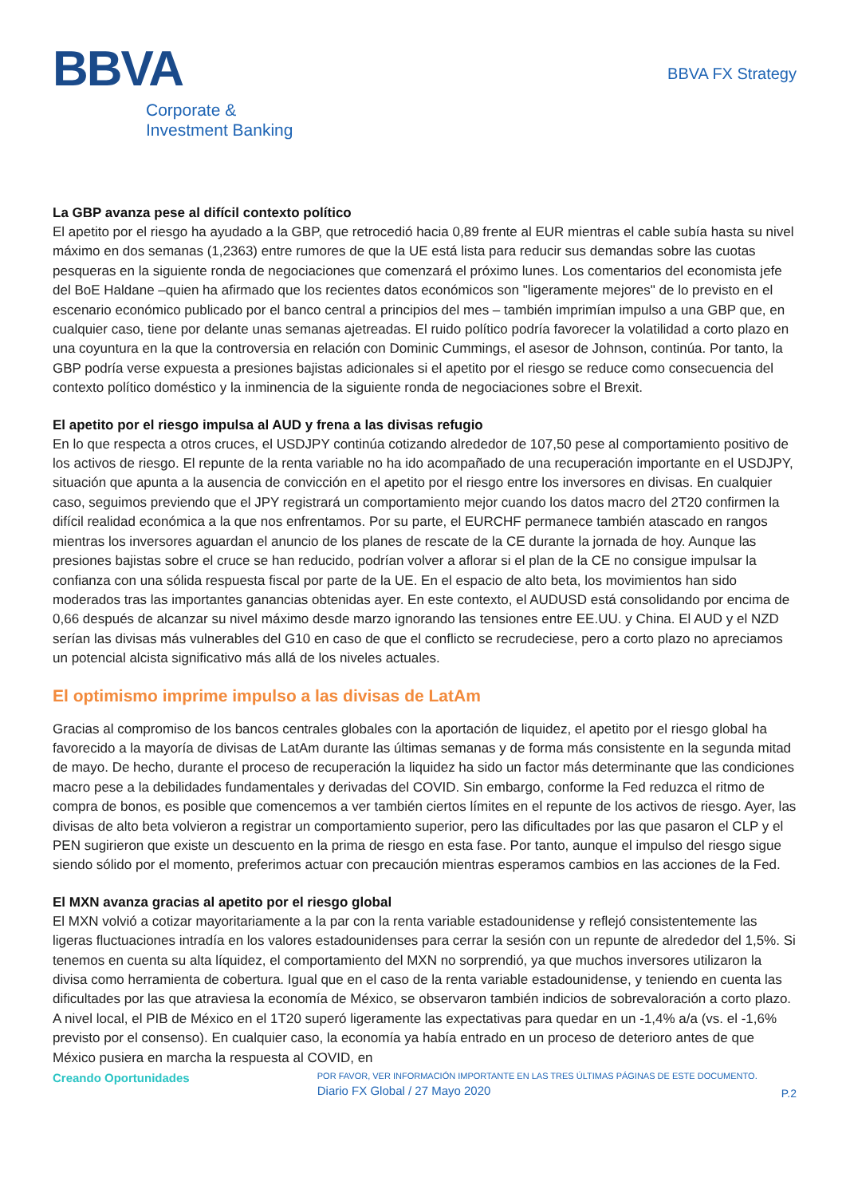BBVA
Corporate &
Investment Banking
BBVA FX Strategy
La GBP avanza pese al difícil contexto político
El apetito por el riesgo ha ayudado a la GBP, que retrocedió hacia 0,89 frente al EUR mientras el cable subía hasta su nivel máximo en dos semanas (1,2363) entre rumores de que la UE está lista para reducir sus demandas sobre las cuotas pesqueras en la siguiente ronda de negociaciones que comenzará el próximo lunes. Los comentarios del economista jefe del BoE Haldane –quien ha afirmado que los recientes datos económicos son "ligeramente mejores" de lo previsto en el escenario económico publicado por el banco central a principios del mes – también imprimían impulso a una GBP que, en cualquier caso, tiene por delante unas semanas ajetreadas. El ruido político podría favorecer la volatilidad a corto plazo en una coyuntura en la que la controversia en relación con Dominic Cummings, el asesor de Johnson, continúa. Por tanto, la GBP podría verse expuesta a presiones bajistas adicionales si el apetito por el riesgo se reduce como consecuencia del contexto político doméstico y la inminencia de la siguiente ronda de negociaciones sobre el Brexit.
El apetito por el riesgo impulsa al AUD y frena a las divisas refugio
En lo que respecta a otros cruces, el USDJPY continúa cotizando alrededor de 107,50 pese al comportamiento positivo de los activos de riesgo. El repunte de la renta variable no ha ido acompañado de una recuperación importante en el USDJPY, situación que apunta a la ausencia de convicción en el apetito por el riesgo entre los inversores en divisas. En cualquier caso, seguimos previendo que el JPY registrará un comportamiento mejor cuando los datos macro del 2T20 confirmen la difícil realidad económica a la que nos enfrentamos. Por su parte, el EURCHF permanece también atascado en rangos mientras los inversores aguardan el anuncio de los planes de rescate de la CE durante la jornada de hoy. Aunque las presiones bajistas sobre el cruce se han reducido, podrían volver a aflorar si el plan de la CE no consigue impulsar la confianza con una sólida respuesta fiscal por parte de la UE. En el espacio de alto beta, los movimientos han sido moderados tras las importantes ganancias obtenidas ayer. En este contexto, el AUDUSD está consolidando por encima de 0,66 después de alcanzar su nivel máximo desde marzo ignorando las tensiones entre EE.UU. y China. El AUD y el NZD serían las divisas más vulnerables del G10 en caso de que el conflicto se recrudeciese, pero a corto plazo no apreciamos un potencial alcista significativo más allá de los niveles actuales.
El optimismo imprime impulso a las divisas de LatAm
Gracias al compromiso de los bancos centrales globales con la aportación de liquidez, el apetito por el riesgo global ha favorecido a la mayoría de divisas de LatAm durante las últimas semanas y de forma más consistente en la segunda mitad de mayo. De hecho, durante el proceso de recuperación la liquidez ha sido un factor más determinante que las condiciones macro pese a la debilidades fundamentales y derivadas del COVID. Sin embargo, conforme la Fed reduzca el ritmo de compra de bonos, es posible que comencemos a ver también ciertos límites en el repunte de los activos de riesgo. Ayer, las divisas de alto beta volvieron a registrar un comportamiento superior, pero las dificultades por las que pasaron el CLP y el PEN sugirieron que existe un descuento en la prima de riesgo en esta fase. Por tanto, aunque el impulso del riesgo sigue siendo sólido por el momento, preferimos actuar con precaución mientras esperamos cambios en las acciones de la Fed.
El MXN avanza gracias al apetito por el riesgo global
El MXN volvió a cotizar mayoritariamente a la par con la renta variable estadounidense y reflejó consistentemente las ligeras fluctuaciones intradía en los valores estadounidenses para cerrar la sesión con un repunte de alrededor del 1,5%. Si tenemos en cuenta su alta líquidez, el comportamiento del MXN no sorprendió, ya que muchos inversores utilizaron la divisa como herramienta de cobertura. Igual que en el caso de la renta variable estadounidense, y teniendo en cuenta las dificultades por las que atraviesa la economía de México, se observaron también indicios de sobrevaloración a corto plazo. A nivel local, el PIB de México en el 1T20 superó ligeramente las expectativas para quedar en un -1,4% a/a (vs. el -1,6% previsto por el consenso). En cualquier caso, la economía ya había entrado en un proceso de deterioro antes de que México pusiera en marcha la respuesta al COVID, en
Creando Oportunidades
POR FAVOR, VER INFORMACIÓN IMPORTANTE EN LAS TRES ÚLTIMAS PÁGINAS DE ESTE DOCUMENTO.
Diario FX Global / 27 Mayo 2020
P.2